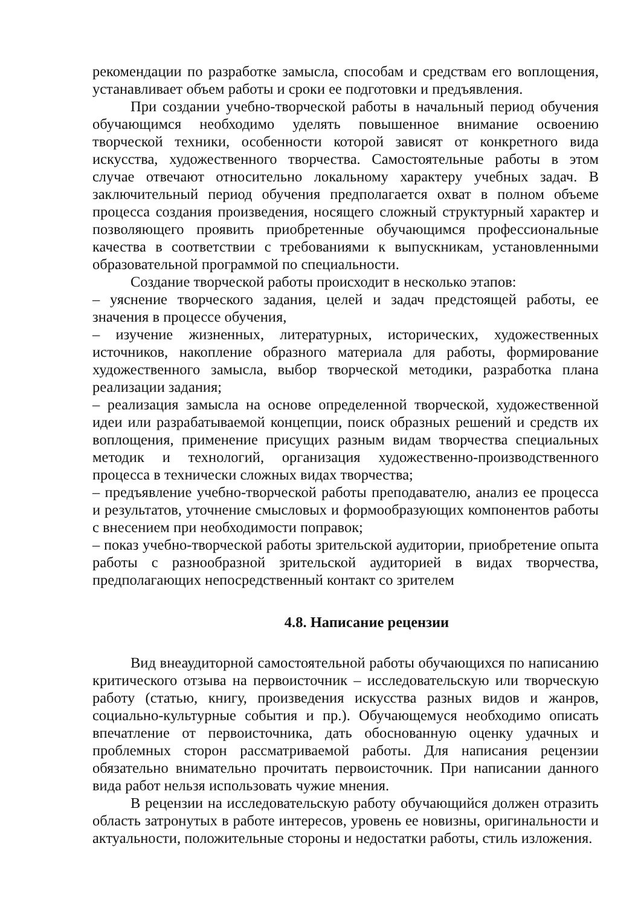рекомендации по разработке замысла, способам и средствам его воплощения, устанавливает объем работы и сроки ее подготовки и предъявления.
При создании учебно-творческой работы в начальный период обучения обучающимся необходимо уделять повышенное внимание освоению творческой техники, особенности которой зависят от конкретного вида искусства, художественного творчества. Самостоятельные работы в этом случае отвечают относительно локальному характеру учебных задач. В заключительный период обучения предполагается охват в полном объеме процесса создания произведения, носящего сложный структурный характер и позволяющего проявить приобретенные обучающимся профессиональные качества в соответствии с требованиями к выпускникам, установленными образовательной программой по специальности.
Создание творческой работы происходит в несколько этапов:
– уяснение творческого задания, целей и задач предстоящей работы, ее значения в процессе обучения,
– изучение жизненных, литературных, исторических, художественных источников, накопление образного материала для работы, формирование художественного замысла, выбор творческой методики, разработка плана реализации задания;
– реализация замысла на основе определенной творческой, художественной идеи или разрабатываемой концепции, поиск образных решений и средств их воплощения, применение присущих разным видам творчества специальных методик и технологий, организация художественно-производственного процесса в технически сложных видах творчества;
– предъявление учебно-творческой работы преподавателю, анализ ее процесса и результатов, уточнение смысловых и формообразующих компонентов работы с внесением при необходимости поправок;
– показ учебно-творческой работы зрительской аудитории, приобретение опыта работы с разнообразной зрительской аудиторией в видах творчества, предполагающих непосредственный контакт со зрителем
4.8. Написание рецензии
Вид внеаудиторной самостоятельной работы обучающихся по написанию критического отзыва на первоисточник – исследовательскую или творческую работу (статью, книгу, произведения искусства разных видов и жанров, социально-культурные события и пр.). Обучающемуся необходимо описать впечатление от первоисточника, дать обоснованную оценку удачных и проблемных сторон рассматриваемой работы. Для написания рецензии обязательно внимательно прочитать первоисточник. При написании данного вида работ нельзя использовать чужие мнения.
В рецензии на исследовательскую работу обучающийся должен отразить область затронутых в работе интересов, уровень ее новизны, оригинальности и актуальности, положительные стороны и недостатки работы, стиль изложения.